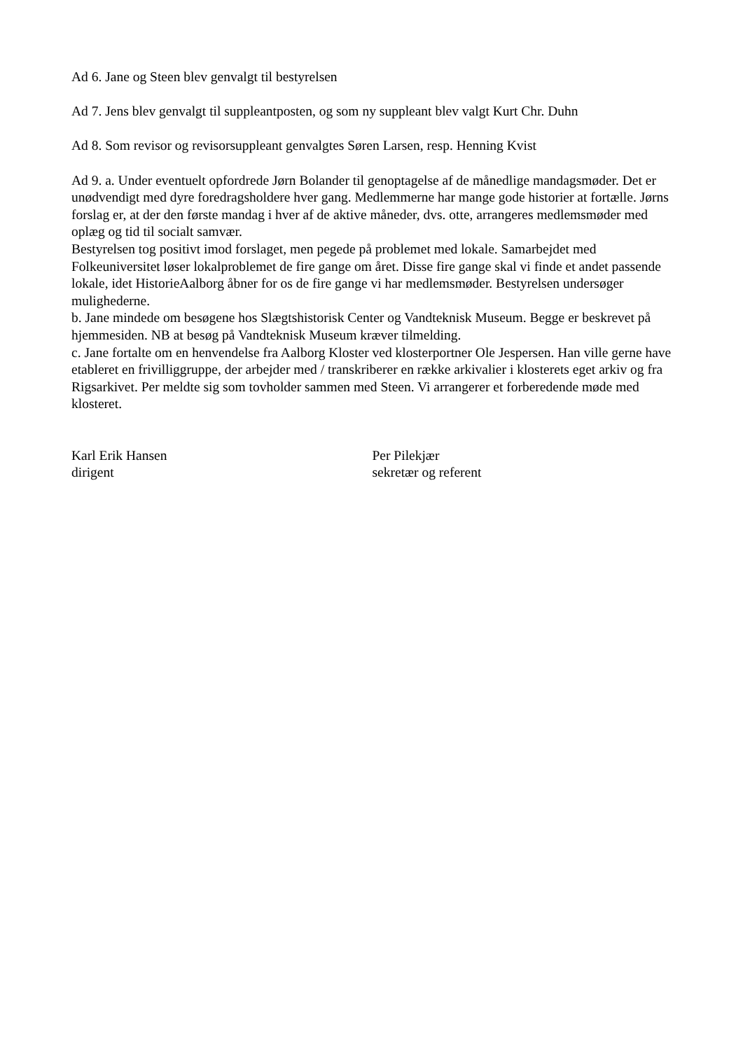Ad 6. Jane og Steen blev genvalgt til bestyrelsen
Ad 7. Jens blev genvalgt til suppleantposten, og som ny suppleant blev valgt Kurt Chr. Duhn
Ad 8. Som revisor og revisorsuppleant genvalgtes Søren Larsen, resp. Henning Kvist
Ad 9. a. Under eventuelt opfordrede Jørn Bolander til genoptagelse af de månedlige mandagsmøder. Det er unødvendigt med dyre foredragsholdere hver gang. Medlemmerne har mange gode historier at fortælle. Jørns forslag er, at der den første mandag i hver af de aktive måneder, dvs. otte, arrangeres medlemsmøder med oplæg og tid til socialt samvær.
Bestyrelsen tog positivt imod forslaget, men pegede på problemet med lokale. Samarbejdet med Folkeuniversitet løser lokalproblemet de fire gange om året. Disse fire gange skal vi finde et andet passende lokale, idet HistorieAalborg åbner for os de fire gange vi har medlemsmøder. Bestyrelsen undersøger mulighederne.
b. Jane mindede om besøgene hos Slægtshistorisk Center og Vandteknisk Museum. Begge er beskrevet på hjemmesiden. NB at besøg på Vandteknisk Museum kræver tilmelding.
c. Jane fortalte om en henvendelse fra Aalborg Kloster ved klosterportner Ole Jespersen. Han ville gerne have etableret en frivilliggruppe, der arbejder med / transkriberer en række arkivalier i klosterets eget arkiv og fra Rigsarkivet. Per meldte sig som tovholder sammen med Steen. Vi arrangerer et forberedende møde med klosteret.
Karl Erik Hansen
dirigent
Per Pilekjær
sekretær og referent